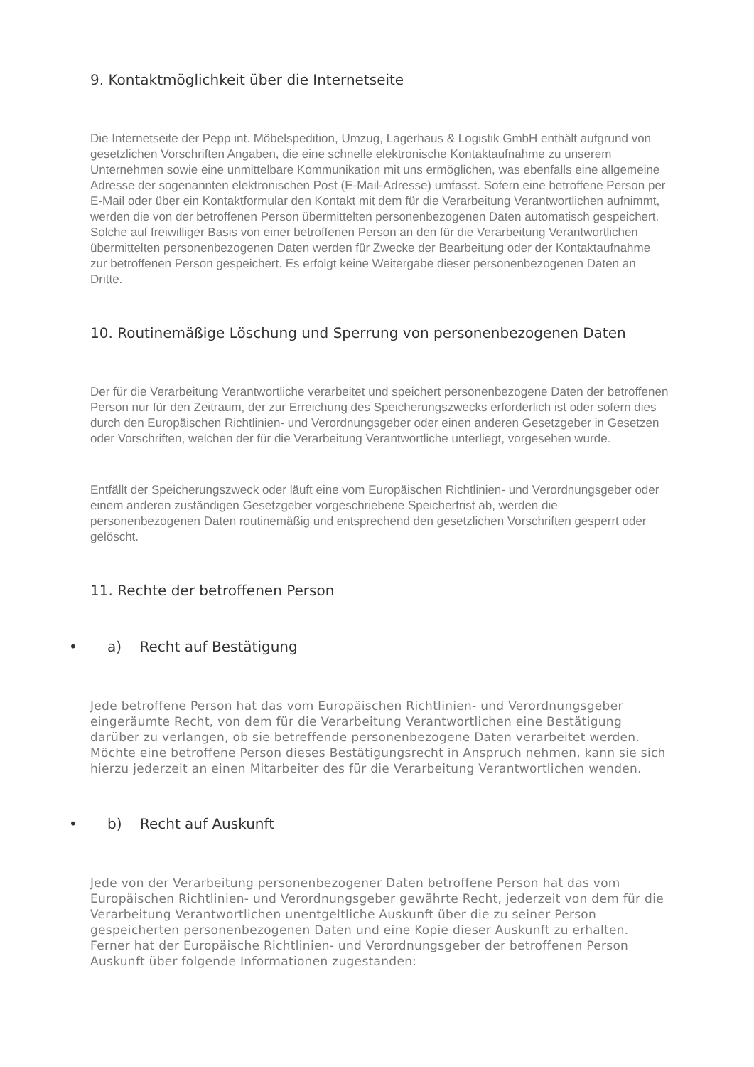9. Kontaktmöglichkeit über die Internetseite
Die Internetseite der Pepp int. Möbelspedition, Umzug, Lagerhaus & Logistik GmbH enthält aufgrund von gesetzlichen Vorschriften Angaben, die eine schnelle elektronische Kontaktaufnahme zu unserem Unternehmen sowie eine unmittelbare Kommunikation mit uns ermöglichen, was ebenfalls eine allgemeine Adresse der sogenannten elektronischen Post (E-Mail-Adresse) umfasst. Sofern eine betroffene Person per E-Mail oder über ein Kontaktformular den Kontakt mit dem für die Verarbeitung Verantwortlichen aufnimmt, werden die von der betroffenen Person übermittelten personenbezogenen Daten automatisch gespeichert. Solche auf freiwilliger Basis von einer betroffenen Person an den für die Verarbeitung Verantwortlichen übermittelten personenbezogenen Daten werden für Zwecke der Bearbeitung oder der Kontaktaufnahme zur betroffenen Person gespeichert. Es erfolgt keine Weitergabe dieser personenbezogenen Daten an Dritte.
10. Routinemäßige Löschung und Sperrung von personenbezogenen Daten
Der für die Verarbeitung Verantwortliche verarbeitet und speichert personenbezogene Daten der betroffenen Person nur für den Zeitraum, der zur Erreichung des Speicherungszwecks erforderlich ist oder sofern dies durch den Europäischen Richtlinien- und Verordnungsgeber oder einen anderen Gesetzgeber in Gesetzen oder Vorschriften, welchen der für die Verarbeitung Verantwortliche unterliegt, vorgesehen wurde.
Entfällt der Speicherungszweck oder läuft eine vom Europäischen Richtlinien- und Verordnungsgeber oder einem anderen zuständigen Gesetzgeber vorgeschriebene Speicherfrist ab, werden die personenbezogenen Daten routinemäßig und entsprechend den gesetzlichen Vorschriften gesperrt oder gelöscht.
11. Rechte der betroffenen Person
• a) Recht auf Bestätigung
Jede betroffene Person hat das vom Europäischen Richtlinien- und Verordnungsgeber eingeräumte Recht, von dem für die Verarbeitung Verantwortlichen eine Bestätigung darüber zu verlangen, ob sie betreffende personenbezogene Daten verarbeitet werden. Möchte eine betroffene Person dieses Bestätigungsrecht in Anspruch nehmen, kann sie sich hierzu jederzeit an einen Mitarbeiter des für die Verarbeitung Verantwortlichen wenden.
• b) Recht auf Auskunft
Jede von der Verarbeitung personenbezogener Daten betroffene Person hat das vom Europäischen Richtlinien- und Verordnungsgeber gewährte Recht, jederzeit von dem für die Verarbeitung Verantwortlichen unentgeltliche Auskunft über die zu seiner Person gespeicherten personenbezogenen Daten und eine Kopie dieser Auskunft zu erhalten. Ferner hat der Europäische Richtlinien- und Verordnungsgeber der betroffenen Person Auskunft über folgende Informationen zugestanden: